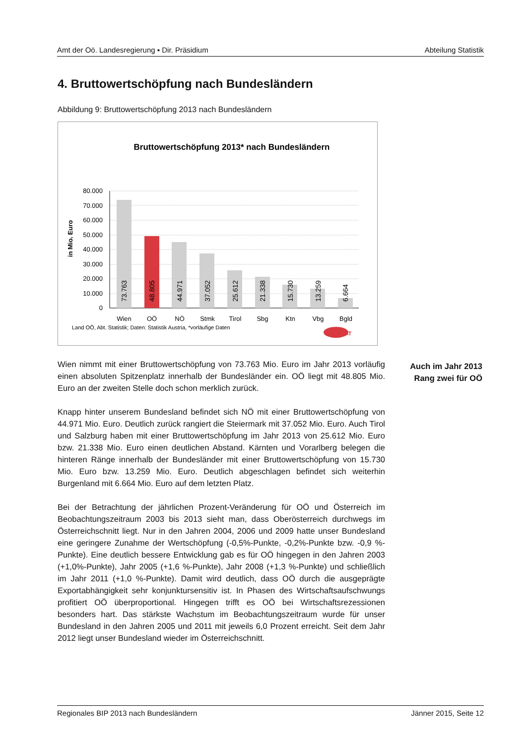Amt der Oö. Landesregierung ▪ Dir. Präsidium Abteilung Statistik
4. Bruttowertschöpfung nach Bundesländern
Abbildung 9: Bruttowertschöpfung 2013 nach Bundesländern
Bruttowertschöpfung 2013* nach Bundesländern
in Mio. Euro
80.000
70.000
60.000
50.000
40.000
30.000
20.000
10.000
0
73.763
48.805
44.971
37.052
25.612
21.338
15.730
13.259
6.664
Wien
OÖ
NÖ
Stmk
Tirol
Sbg
Ktn
Vbg
Bgld
Land OÖ, Abt. Statistik; Daten: Statistik Austria, *vorläufige Daten
STAT
Auch im Jahr 2013 Rang zwei für OÖ
Wien nimmt mit einer Bruttowertschöpfung von 73.763 Mio. Euro im Jahr 2013 vorläufig einen absoluten Spitzenplatz innerhalb der Bundesländer ein. OÖ liegt mit 48.805 Mio. Euro an der zweiten Stelle doch schon merklich zurück.
Knapp hinter unserem Bundesland befindet sich NÖ mit einer Bruttowert­schöpfung von 44.971 Mio. Euro. Deutlich zurück rangiert die Steiermark mit 37.052 Mio. Euro. Auch Tirol und Salzburg haben mit einer Bruttowertschöpfung im Jahr 2013 von 25.612 Mio. Euro bzw. 21.338 Mio. Euro einen deutlichen Abstand. Kärnten und Vorarlberg belegen die hinteren Ränge innerhalb der Bundesländer mit einer Bruttowertschöpfung von 15.730 Mio. Euro bzw. 13.259 Mio. Euro. Deutlich abgeschlagen befindet sich weiterhin Burgenland mit 6.664 Mio. Euro auf dem letzten Platz.
Bei der Betrachtung der jährlichen Prozent-Veränderung für OÖ und Österreich im Beobachtungszeitraum 2003 bis 2013 sieht man, dass Oberösterreich durchwegs im Österreichschnitt liegt. Nur in den Jahren 2004, 2006 und 2009 hatte unser Bundesland eine geringere Zunahme der Wertschöpfung (-0,5%-Punkte, -0,2%-Punkte bzw. -0,9 %-Punkte). Eine deutlich bessere Entwicklung gab es für OÖ hingegen in den Jahren 2003 (+1,0%-Punkte), Jahr 2005 (+1,6 %-Punkte), Jahr 2008 (+1,3 %-Punkte) und schließlich im Jahr 2011 (+1,0 %-Punkte). Damit wird deutlich, dass OÖ durch die ausgeprägte Exportabhängigkeit sehr konjunktursensitiv ist. In Phasen des Wirtschaftsaufschwungs profitiert OÖ überproportional. Hingegen trifft es OÖ bei Wirtschaftsrezessionen besonders hart. Das stärkste Wachstum im Beobachtungszeitraum wurde für unser Bundesland in den Jahren 2005 und 2011 mit jeweils 6,0 Prozent erreicht. Seit dem Jahr 2012 liegt unser Bundesland wieder im Österreichschnitt.
Regionales BIP 2013 nach Bundesländern Jänner 2015, Seite 12